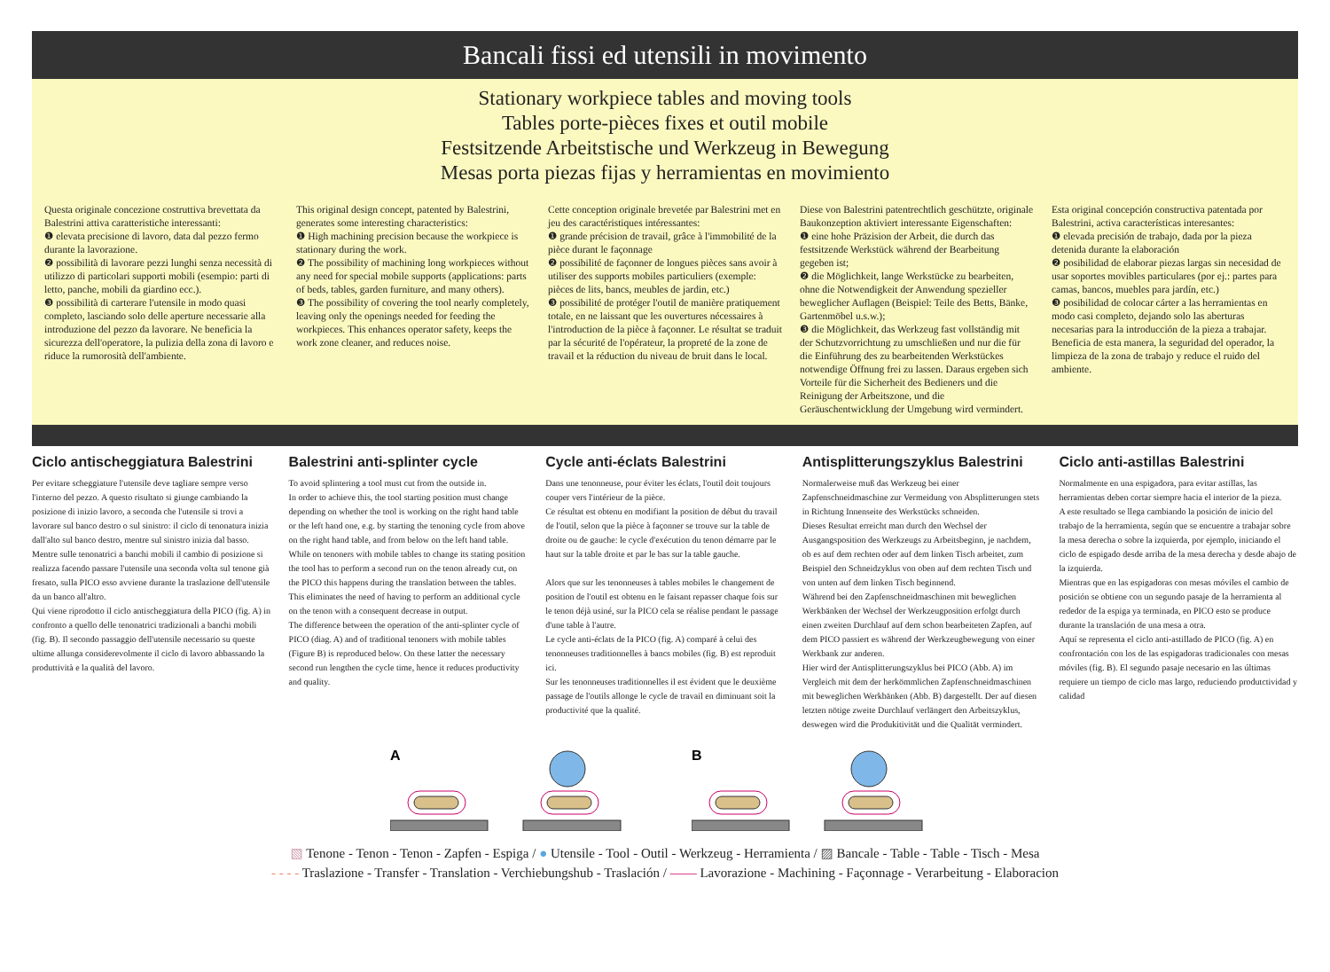Bancali fissi ed utensili in movimento
Stationary workpiece tables and moving tools
Tables porte-pièces fixes et outil mobile
Festsitzende Arbeitstische und Werkzeug in Bewegung
Mesas porta piezas fijas y herramientas en movimiento
Questa originale concezione costruttiva brevettata da Balestrini attiva caratteristiche interessanti:
❶ elevata precisione di lavoro, data dal pezzo fermo durante la lavorazione.
❷ possibilità di lavorare pezzi lunghi senza necessità di utilizzo di particolari supporti mobili (esempio: parti di letto, panche, mobili da giardino ecc.).
❸ possibilità di carterare l'utensile in modo quasi completo, lasciando solo delle aperture necessarie alla introduzione del pezzo da lavorare. Ne beneficia la sicurezza dell'operatore, la pulizia della zona di lavoro e riduce la rumorosità dell'ambiente.
This original design concept, patented by Balestrini, generates some interesting characteristics:
❶ High machining precision because the workpiece is stationary during the work.
❷ The possibility of machining long workpieces without any need for special mobile supports (applications: parts of beds, tables, garden furniture, and many others).
❸ The possibility of covering the tool nearly completely, leaving only the openings needed for feeding the workpieces. This enhances operator safety, keeps the work zone cleaner, and reduces noise.
Cette conception originale brevetée par Balestrini met en jeu des caractéristiques intéressantes:
❶ grande précision de travail, grâce à l'immobilité de la pièce durant le façonnage
❷ possibilité de façonner de longues pièces sans avoir à utiliser des supports mobiles particuliers (exemple: pièces de lits, bancs, meubles de jardin, etc.)
❸ possibilité de protéger l'outil de manière pratiquement totale, en ne laissant que les ouvertures nécessaires à l'introduction de la pièce à façonner. Le résultat se traduit par la sécurité de l'opérateur, la propreté de la zone de travail et la réduction du niveau de bruit dans le local.
Diese von Balestrini patentrechtlich geschützte, originale Baukonzeption aktiviert interessante Eigenschaften:
❶ eine hohe Präzision der Arbeit, die durch das festsitzende Werkstück während der Bearbeitung gegeben ist;
❷ die Möglichkeit, lange Werkstücke zu bearbeiten, ohne die Notwendigkeit der Anwendung spezieller beweglicher Auflagen (Beispiel: Teile des Betts, Bänke, Gartenmöbel u.s.w.);
❸ die Möglichkeit, das Werkzeug fast vollständig mit der Schutzvorrichtung zu umschließen und nur die für die Einführung des zu bearbeitenden Werkstückes notwendige Öffnung frei zu lassen. Daraus ergeben sich Vorteile für die Sicherheit des Bedieners und die Reinigung der Arbeitszone, und die Geräuschentwicklung der Umgebung wird vermindert.
Esta original concepción constructiva patentada por Balestrini, activa características interesantes:
❶ elevada precisión de trabajo, dada por la pieza detenida durante la elaboración
❷ posibilidad de elaborar piezas largas sin necesidad de usar soportes movibles particulares (por ej.: partes para camas, bancos, muebles para jardín, etc.)
❸ posibilidad de colocar cárter a las herramientas en modo casi completo, dejando solo las aberturas necesarias para la introducción de la pieza a trabajar. Beneficia de esta manera, la seguridad del operador, la limpieza de la zona de trabajo y reduce el ruido del ambiente.
Ciclo antischeggiatura Balestrini
Per evitare scheggiature l'utensile deve tagliare sempre verso l'interno del pezzo. A questo risultato si giunge cambiando la posizione di inizio lavoro, a seconda che l'utensile si trovi a lavorare sul banco destro o sul sinistro: il ciclo di tenonatura inizia dall'alto sul banco destro, mentre sul sinistro inizia dal basso.
Mentre sulle tenonatrici a banchi mobili il cambio di posizione si realizza facendo passare l'utensile una seconda volta sul tenone già fresato, sulla PICO esso avviene durante la traslazione dell'utensile da un banco all'altro.
Qui viene riprodotto il ciclo antischeggiatura della PICO (fig. A) in confronto a quello delle tenonatrici tradizionali a banchi mobili (fig. B). Il secondo passaggio dell'utensile necessario su queste ultime allunga considerevolmente il ciclo di lavoro abbassando la produttività e la qualità del lavoro.
Balestrini anti-splinter cycle
To avoid splintering a tool must cut from the outside in.
In order to achieve this, the tool starting position must change depending on whether the tool is working on the right hand table or the left hand one, e.g. by starting the tenoning cycle from above on the right hand table, and from below on the left hand table.
While on tenoners with mobile tables to change its stating position the tool has to perform a second run on the tenon already cut, on the PICO this happens during the translation between the tables. This eliminates the need of having to perform an additional cycle on the tenon with a consequent decrease in output.
The difference between the operation of the anti-splinter cycle of PICO (diag. A) and of traditional tenoners with mobile tables (Figure B) is reproduced below. On these latter the necessary second run lengthen the cycle time, hence it reduces productivity and quality.
Cycle anti-éclats Balestrini
Dans une tenonneuse, pour éviter les éclats, l'outil doit toujours couper vers l'intérieur de la pièce.
Ce résultat est obtenu en modifiant la position de début du travail de l'outil, selon que la pièce à façonner se trouve sur la table de droite ou de gauche: le cycle d'exécution du tenon démarre par le haut sur la table droite et par le bas sur la table gauche.
Alors que sur les tenonneuses à tables mobiles le changement de position de l'outil est obtenu en le faisant repasser chaque fois sur le tenon déjà usiné, sur la PICO cela se réalise pendant le passage d'une table à l'autre.
Le cycle anti-éclats de la PICO (fig. A) comparé à celui des tenonneuses traditionnelles à bancs mobiles (fig. B) est reproduit ici.
Sur les tenonneuses traditionnelles il est évident que le deuxième passage de l'outils allonge le cycle de travail en diminuant soit la productivité que la qualité.
Antisplitterungszyklus Balestrini
Normalerweise muß das Werkzeug bei einer Zapfenschneidmaschine zur Vermeidung von Absplitterungen stets in Richtung Innenseite des Werkstücks schneiden.
Dieses Resultat erreicht man durch den Wechsel der Ausgangsposition des Werkzeugs zu Arbeitsbeginn, je nachdem, ob es auf dem rechten oder auf dem linken Tisch arbeitet, zum Beispiel den Schneidzyklus von oben auf dem rechten Tisch und von unten auf dem linken Tisch beginnend.
Während bei den Zapfenschneidmaschinen mit beweglichen Werkbänken der Wechsel der Werkzeugposition erfolgt durch einen zweiten Durchlauf auf dem schon bearbeiteten Zapfen, auf dem PICO passiert es während der Werkzeugbewegung von einer Werkbank zur anderen.
Hier wird der Antisplitterungszyklus bei PICO (Abb. A) im Vergleich mit dem der herkömmlichen Zapfenschneidmaschinen mit beweglichen Werkbänken (Abb. B) dargestellt. Der auf diesen letzten nötige zweite Durchlauf verlängert den Arbeitszyklus, deswegen wird die Produkitivität und die Qualität vermindert.
Ciclo anti-astillas Balestrini
Normalmente en una espigadora, para evitar astillas, las herramientas deben cortar siempre hacia el interior de la pieza.
A este resultado se llega cambiando la posición de inicio del trabajo de la herramienta, según que se encuentre a trabajar sobre la mesa derecha o sobre la izquierda, por ejemplo, iniciando el ciclo de espigado desde arriba de la mesa derecha y desde abajo de la izquierda.
Mientras que en las espigadoras con mesas móviles el cambio de posición se obtiene con un segundo pasaje de la herramienta al rededor de la espiga ya terminada, en PICO esto se produce durante la translación de una mesa a otra.
Aquí se representa el ciclo anti-astillado de PICO (fig. A) en confrontación con los de las espigadoras tradicionales con mesas móviles (fig. B). El segundo pasaje necesario en las últimas requiere un tiempo de ciclo mas largo, reduciendo produtctividad y calidad
A
B
▧ Tenone - Tenon - Tenon - Zapfen - Espiga / ● Utensile - Tool - Outil - Werkzeug - Herramienta / ▨ Bancale - Table - Table - Tisch - Mesa
- - - - Traslazione - Transfer - Translation - Verchiebungshub - Traslación / —— Lavorazione - Machining - Façonnage - Verarbeitung - Elaboracion